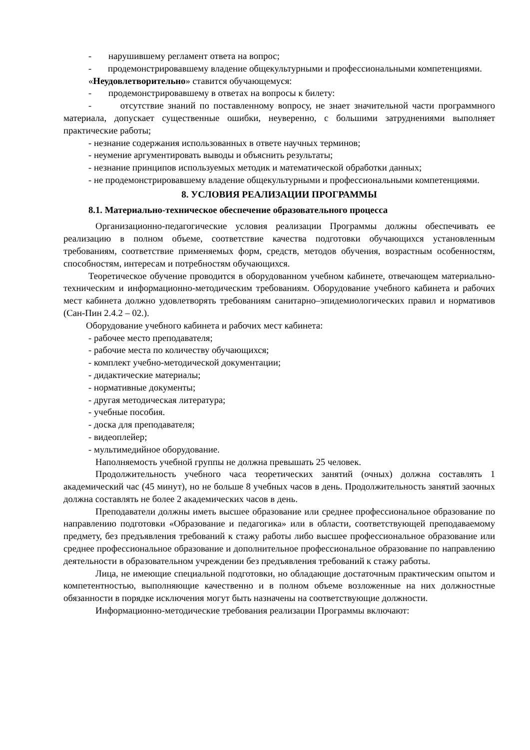- нарушившему регламент ответа на вопрос;
- продемонстрировавшему владение общекультурными и профессиональными компетенциями.
«Неудовлетворительно» ставится обучающемуся:
- продемонстрировавшему в ответах на вопросы к билету:
- отсутствие знаний по поставленному вопросу, не знает значительной части программного материала, допускает существенные ошибки, неуверенно, с большими затруднениями выполняет практические работы;
- незнание содержания использованных в ответе научных терминов;
- неумение аргументировать выводы и объяснить результаты;
- незнание принципов используемых методик и математической обработки данных;
- не продемонстрировавшему владение общекультурными и профессиональными компетенциями.
8. УСЛОВИЯ РЕАЛИЗАЦИИ ПРОГРАММЫ
8.1. Материально-техническое обеспечение образовательного процесса
Организационно-педагогические условия реализации Программы должны обеспечивать ее реализацию в полном объеме, соответствие качества подготовки обучающихся установленным требованиям, соответствие применяемых форм, средств, методов обучения, возрастным особенностям, способностям, интересам и потребностям обучающихся.
Теоретическое обучение проводится в оборудованном учебном кабинете, отвечающем материально-техническим и информационно-методическим требованиям. Оборудование учебного кабинета и рабочих мест кабинета должно удовлетворять требованиям санитарно–эпидемиологических правил и нормативов (Сан-Пин 2.4.2 – 02.).
Оборудование учебного кабинета и рабочих мест кабинета:
- рабочее место преподавателя;
- рабочие места по количеству обучающихся;
- комплект учебно-методической документации;
- дидактические материалы;
- нормативные документы;
- другая методическая литература;
- учебные пособия.
- доска для преподавателя;
- видеоплейер;
- мультимедийное оборудование.
Наполняемость учебной группы не должна превышать 25 человек.
Продолжительность учебного часа теоретических занятий (очных) должна составлять 1 академический час (45 минут), но не больше 8 учебных часов в день. Продолжительность занятий заочных должна составлять не более 2 академических часов в день.
Преподаватели должны иметь высшее образование или среднее профессиональное образование по направлению подготовки «Образование и педагогика» или в области, соответствующей преподаваемому предмету, без предъявления требований к стажу работы либо высшее профессиональное образование или среднее профессиональное образование и дополнительное профессиональное образование по направлению деятельности в образовательном учреждении без предъявления требований к стажу работы.
Лица, не имеющие специальной подготовки, но обладающие достаточным практическим опытом и компетентностью, выполняющие качественно и в полном объеме возложенные на них должностные обязанности в порядке исключения могут быть назначены на соответствующие должности.
Информационно-методические требования реализации Программы включают: